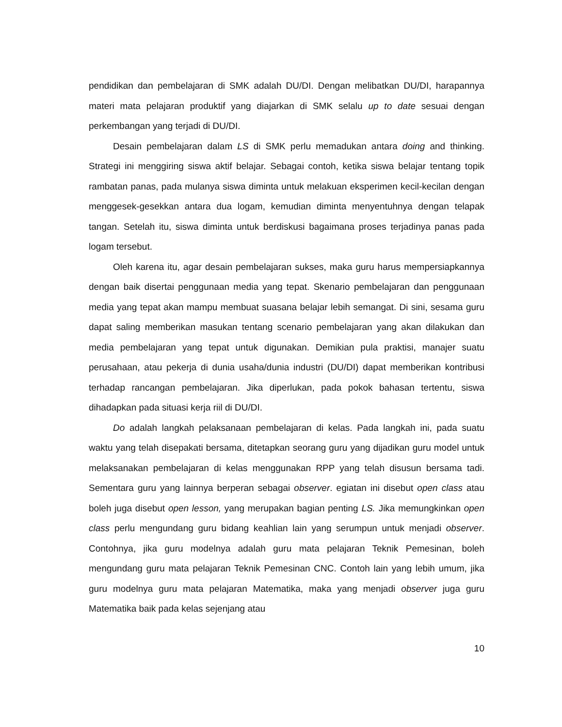pendidikan dan pembelajaran di SMK adalah DU/DI. Dengan melibatkan DU/DI, harapannya materi mata pelajaran produktif yang diajarkan di SMK selalu up to date sesuai dengan perkembangan yang terjadi di DU/DI.
Desain pembelajaran dalam LS di SMK perlu memadukan antara doing and thinking. Strategi ini menggiring siswa aktif belajar. Sebagai contoh, ketika siswa belajar tentang topik rambatan panas, pada mulanya siswa diminta untuk melakuan eksperimen kecil-kecilan dengan menggesek-gesekkan antara dua logam, kemudian diminta menyentuhnya dengan telapak tangan. Setelah itu, siswa diminta untuk berdiskusi bagaimana proses terjadinya panas pada logam tersebut.
Oleh karena itu, agar desain pembelajaran sukses, maka guru harus mempersiapkannya dengan baik disertai penggunaan media yang tepat. Skenario pembelajaran dan penggunaan media yang tepat akan mampu membuat suasana belajar lebih semangat. Di sini, sesama guru dapat saling memberikan masukan tentang scenario pembelajaran yang akan dilakukan dan media pembelajaran yang tepat untuk digunakan. Demikian pula praktisi, manajer suatu perusahaan, atau pekerja di dunia usaha/dunia industri (DU/DI) dapat memberikan kontribusi terhadap rancangan pembelajaran. Jika diperlukan, pada pokok bahasan tertentu, siswa dihadapkan pada situasi kerja riil di DU/DI.
Do adalah langkah pelaksanaan pembelajaran di kelas. Pada langkah ini, pada suatu waktu yang telah disepakati bersama, ditetapkan seorang guru yang dijadikan guru model untuk melaksanakan pembelajaran di kelas menggunakan RPP yang telah disusun bersama tadi. Sementara guru yang lainnya berperan sebagai observer. egiatan ini disebut open class atau boleh juga disebut open lesson, yang merupakan bagian penting LS. Jika memungkinkan open class perlu mengundang guru bidang keahlian lain yang serumpun untuk menjadi observer. Contohnya, jika guru modelnya adalah guru mata pelajaran Teknik Pemesinan, boleh mengundang guru mata pelajaran Teknik Pemesinan CNC. Contoh lain yang lebih umum, jika guru modelnya guru mata pelajaran Matematika, maka yang menjadi observer juga guru Matematika baik pada kelas sejenjang atau
10